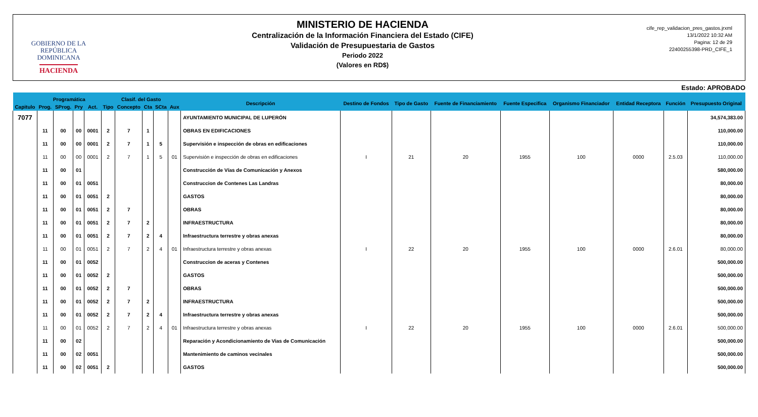GOBIERNO DE LA
REPÚBLICA
DOMINICANA
HACIENDA
MINISTERIO DE HACIENDA
Centralización de la Información Financiera del Estado (CIFE)
Validación de Presupuestaria de Gastos
Periodo 2022
(Valores en RD$)
cife_rep_validacion_pres_gastos.jrxml
13/1/2022 10:32 AM
Pagina: 12 de 29
22400255398-PRD_CIFE_1
Estado: APROBADO
| | Programática | | | | Clasif. del Gasto | | | | | Descripción | Destino de Fondos | Tipo de Gasto | Fuente de Financiamiento | Fuente Especifica | Organismo Financiador | Entidad Receptora | Función | Presupuesto Original |
| --- | --- | --- | --- | --- | --- | --- | --- | --- | --- | --- | --- | --- | --- | --- | --- | --- | --- | --- |
| Capitulo | Prog. | SProg. | Pry | Act. | Tipo | Concepto | Cta | SCta | Aux | | | | | | | | | |
| 7077 | | | | | | | | | | AYUNTAMIENTO MUNICIPAL DE LUPERÓN | | | | | | | | 34,574,383.00 |
| | 11 | 00 | 00 | 0001 | 2 | 7 | 1 | | | OBRAS EN EDIFICACIONES | | | | | | | | 110,000.00 |
| | 11 | 00 | 00 | 0001 | 2 | 7 | 1 | 5 | | Supervisión e inspección de obras en edificaciones | | | | | | | | 110,000.00 |
| | 11 | 00 | 00 | 0001 | 2 | 7 | 1 | 5 | 01 | Supervisión e inspección de obras en edificaciones | I | 21 | 20 | 1955 | 100 | 0000 | 2.5.03 | 110,000.00 |
| | 11 | 00 | 01 | | | | | | | Construcción de Vías de Comunicación y Anexos | | | | | | | | 580,000.00 |
| | 11 | 00 | 01 | 0051 | | | | | | Construccion de Contenes Las Landras | | | | | | | | 80,000.00 |
| | 11 | 00 | 01 | 0051 | 2 | | | | | GASTOS | | | | | | | | 80,000.00 |
| | 11 | 00 | 01 | 0051 | 2 | 7 | | | | OBRAS | | | | | | | | 80,000.00 |
| | 11 | 00 | 01 | 0051 | 2 | 7 | 2 | | | INFRAESTRUCTURA | | | | | | | | 80,000.00 |
| | 11 | 00 | 01 | 0051 | 2 | 7 | 2 | 4 | | Infraestructura terrestre y obras anexas | | | | | | | | 80,000.00 |
| | 11 | 00 | 01 | 0051 | 2 | 7 | 2 | 4 | 01 | Infraestructura terrestre y obras anexas | I | 22 | 20 | 1955 | 100 | 0000 | 2.6.01 | 80,000.00 |
| | 11 | 00 | 01 | 0052 | | | | | | Construccion de aceras y Contenes | | | | | | | | 500,000.00 |
| | 11 | 00 | 01 | 0052 | 2 | | | | | GASTOS | | | | | | | | 500,000.00 |
| | 11 | 00 | 01 | 0052 | 2 | 7 | | | | OBRAS | | | | | | | | 500,000.00 |
| | 11 | 00 | 01 | 0052 | 2 | 7 | 2 | | | INFRAESTRUCTURA | | | | | | | | 500,000.00 |
| | 11 | 00 | 01 | 0052 | 2 | 7 | 2 | 4 | | Infraestructura terrestre y obras anexas | | | | | | | | 500,000.00 |
| | 11 | 00 | 01 | 0052 | 2 | 7 | 2 | 4 | 01 | Infraestructura terrestre y obras anexas | I | 22 | 20 | 1955 | 100 | 0000 | 2.6.01 | 500,000.00 |
| | 11 | 00 | 02 | | | | | | | Reparación y Acondicionamiento de Vias de Comunicación | | | | | | | | 500,000.00 |
| | 11 | 00 | 02 | 0051 | | | | | | Mantenimiento de caminos vecinales | | | | | | | | 500,000.00 |
| | 11 | 00 | 02 | 0051 | 2 | | | | | GASTOS | | | | | | | | 500,000.00 |